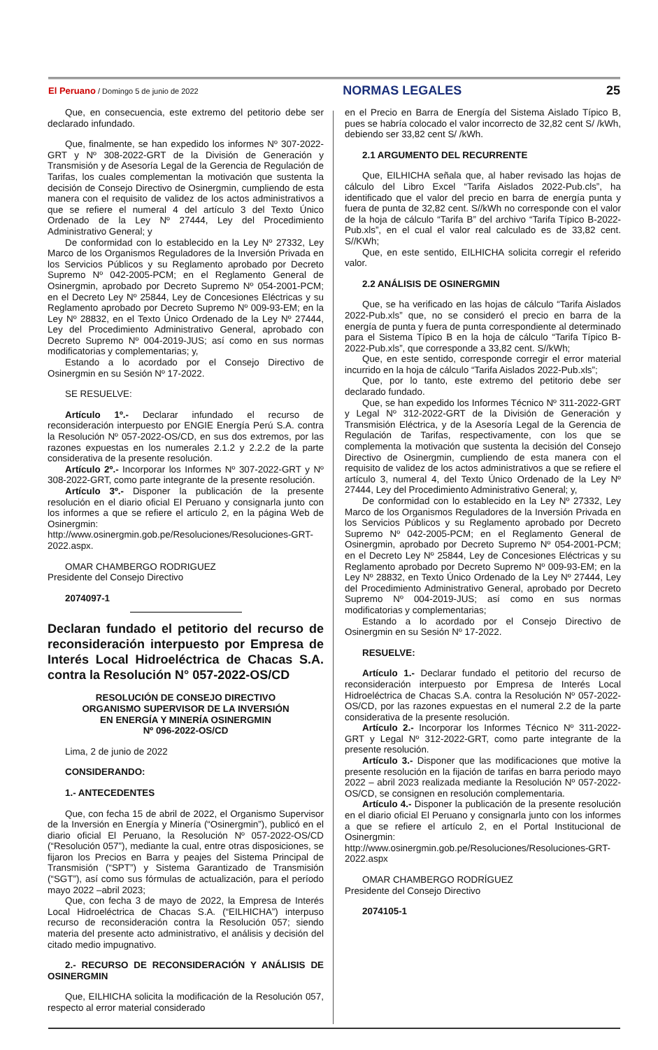El Peruano / Domingo 5 de junio de 2022 NORMAS LEGALES 25
Que, en consecuencia, este extremo del petitorio debe ser declarado infundado.
Que, finalmente, se han expedido los informes Nº 307-2022-GRT y Nº 308-2022-GRT de la División de Generación y Transmisión y de Asesoría Legal de la Gerencia de Regulación de Tarifas, los cuales complementan la motivación que sustenta la decisión de Consejo Directivo de Osinergmin, cumpliendo de esta manera con el requisito de validez de los actos administrativos a que se refiere el numeral 4 del artículo 3 del Texto Único Ordenado de la Ley Nº 27444, Ley del Procedimiento Administrativo General; y
De conformidad con lo establecido en la Ley Nº 27332, Ley Marco de los Organismos Reguladores de la Inversión Privada en los Servicios Públicos y su Reglamento aprobado por Decreto Supremo Nº 042-2005-PCM; en el Reglamento General de Osinergmin, aprobado por Decreto Supremo Nº 054-2001-PCM; en el Decreto Ley Nº 25844, Ley de Concesiones Eléctricas y su Reglamento aprobado por Decreto Supremo Nº 009-93-EM; en la Ley Nº 28832, en el Texto Único Ordenado de la Ley Nº 27444, Ley del Procedimiento Administrativo General, aprobado con Decreto Supremo Nº 004-2019-JUS; así como en sus normas modificatorias y complementarias; y,
Estando a lo acordado por el Consejo Directivo de Osinergmin en su Sesión Nº 17-2022.
SE RESUELVE:
Artículo 1º.- Declarar infundado el recurso de reconsideración interpuesto por ENGIE Energía Perú S.A. contra la Resolución Nº 057-2022-OS/CD, en sus dos extremos, por las razones expuestas en los numerales 2.1.2 y 2.2.2 de la parte considerativa de la presente resolución.
Artículo 2º.- Incorporar los Informes Nº 307-2022-GRT y Nº 308-2022-GRT, como parte integrante de la presente resolución.
Artículo 3º.- Disponer la publicación de la presente resolución en el diario oficial El Peruano y consignarla junto con los informes a que se refiere el artículo 2, en la página Web de Osinergmin: http://www.osinergmin.gob.pe/Resoluciones/Resoluciones-GRT-2022.aspx.
OMAR CHAMBERGO RODRIGUEZ
Presidente del Consejo Directivo
2074097-1
Declaran fundado el petitorio del recurso de reconsideración interpuesto por Empresa de Interés Local Hidroeléctrica de Chacas S.A. contra la Resolución N° 057-2022-OS/CD
RESOLUCIÓN DE CONSEJO DIRECTIVO
ORGANISMO SUPERVISOR DE LA INVERSIÓN
EN ENERGÍA Y MINERÍA OSINERGMIN
Nº 096-2022-OS/CD
Lima, 2 de junio de 2022
CONSIDERANDO:
1.- ANTECEDENTES
Que, con fecha 15 de abril de 2022, el Organismo Supervisor de la Inversión en Energía y Minería (“Osinergmin”), publicó en el diario oficial El Peruano, la Resolución Nº 057-2022-OS/CD (“Resolución 057”), mediante la cual, entre otras disposiciones, se fijaron los Precios en Barra y peajes del Sistema Principal de Transmisión (“SPT”) y Sistema Garantizado de Transmisión (“SGT”), así como sus fórmulas de actualización, para el período mayo 2022 –abril 2023;
Que, con fecha 3 de mayo de 2022, la Empresa de Interés Local Hidroeléctrica de Chacas S.A. (“EILHICHA”) interpuso recurso de reconsideración contra la Resolución 057; siendo materia del presente acto administrativo, el análisis y decisión del citado medio impugnativo.
2.- RECURSO DE RECONSIDERACIÓN Y ANÁLISIS DE OSINERGMIN
Que, EILHICHA solicita la modificación de la Resolución 057, respecto al error material considerado
en el Precio en Barra de Energía del Sistema Aislado Típico B, pues se habría colocado el valor incorrecto de 32,82 cent S/ /kWh, debiendo ser 33,82 cent S/ /kWh.
2.1 ARGUMENTO DEL RECURRENTE
Que, EILHICHA señala que, al haber revisado las hojas de cálculo del Libro Excel “Tarifa Aislados 2022-Pub.cls”, ha identificado que el valor del precio en barra de energía punta y fuera de punta de 32,82 cent. S//kWh no corresponde con el valor de la hoja de cálculo “Tarifa B” del archivo “Tarifa Típico B-2022-Pub.xls”, en el cual el valor real calculado es de 33,82 cent. S//KWh;
Que, en este sentido, EILHICHA solicita corregir el referido valor.
2.2 ANÁLISIS DE OSINERGMIN
Que, se ha verificado en las hojas de cálculo “Tarifa Aislados 2022-Pub.xls” que, no se consideró el precio en barra de la energía de punta y fuera de punta correspondiente al determinado para el Sistema Típico B en la hoja de cálculo “Tarifa Típico B-2022-Pub.xls”, que corresponde a 33,82 cent. S//kWh;
Que, en este sentido, corresponde corregir el error material incurrido en la hoja de cálculo “Tarifa Aislados 2022-Pub.xls”;
Que, por lo tanto, este extremo del petitorio debe ser declarado fundado.
Que, se han expedido los Informes Técnico Nº 311-2022-GRT y Legal Nº 312-2022-GRT de la División de Generación y Transmisión Eléctrica, y de la Asesoría Legal de la Gerencia de Regulación de Tarifas, respectivamente, con los que se complementa la motivación que sustenta la decisión del Consejo Directivo de Osinergmin, cumpliendo de esta manera con el requisito de validez de los actos administrativos a que se refiere el artículo 3, numeral 4, del Texto Único Ordenado de la Ley Nº 27444, Ley del Procedimiento Administrativo General; y,
De conformidad con lo establecido en la Ley Nº 27332, Ley Marco de los Organismos Reguladores de la Inversión Privada en los Servicios Públicos y su Reglamento aprobado por Decreto Supremo Nº 042-2005-PCM; en el Reglamento General de Osinergmin, aprobado por Decreto Supremo Nº 054-2001-PCM; en el Decreto Ley Nº 25844, Ley de Concesiones Eléctricas y su Reglamento aprobado por Decreto Supremo Nº 009-93-EM; en la Ley Nº 28832, en Texto Único Ordenado de la Ley Nº 27444, Ley del Procedimiento Administrativo General, aprobado por Decreto Supremo Nº 004-2019-JUS; así como en sus normas modificatorias y complementarias;
Estando a lo acordado por el Consejo Directivo de Osinergmin en su Sesión Nº 17-2022.
RESUELVE:
Artículo 1.- Declarar fundado el petitorio del recurso de reconsideración interpuesto por Empresa de Interés Local Hidroeléctrica de Chacas S.A. contra la Resolución Nº 057-2022-OS/CD, por las razones expuestas en el numeral 2.2 de la parte considerativa de la presente resolución.
Artículo 2.- Incorporar los Informes Técnico Nº 311-2022-GRT y Legal Nº 312-2022-GRT, como parte integrante de la presente resolución.
Artículo 3.- Disponer que las modificaciones que motive la presente resolución en la fijación de tarifas en barra periodo mayo 2022 – abril 2023 realizada mediante la Resolución Nº 057-2022-OS/CD, se consignen en resolución complementaria.
Artículo 4.- Disponer la publicación de la presente resolución en el diario oficial El Peruano y consignarla junto con los informes a que se refiere el artículo 2, en el Portal Institucional de Osinergmin: http://www.osinergmin.gob.pe/Resoluciones/Resoluciones-GRT-2022.aspx
OMAR CHAMBERGO RODRÍGUEZ
Presidente del Consejo Directivo
2074105-1